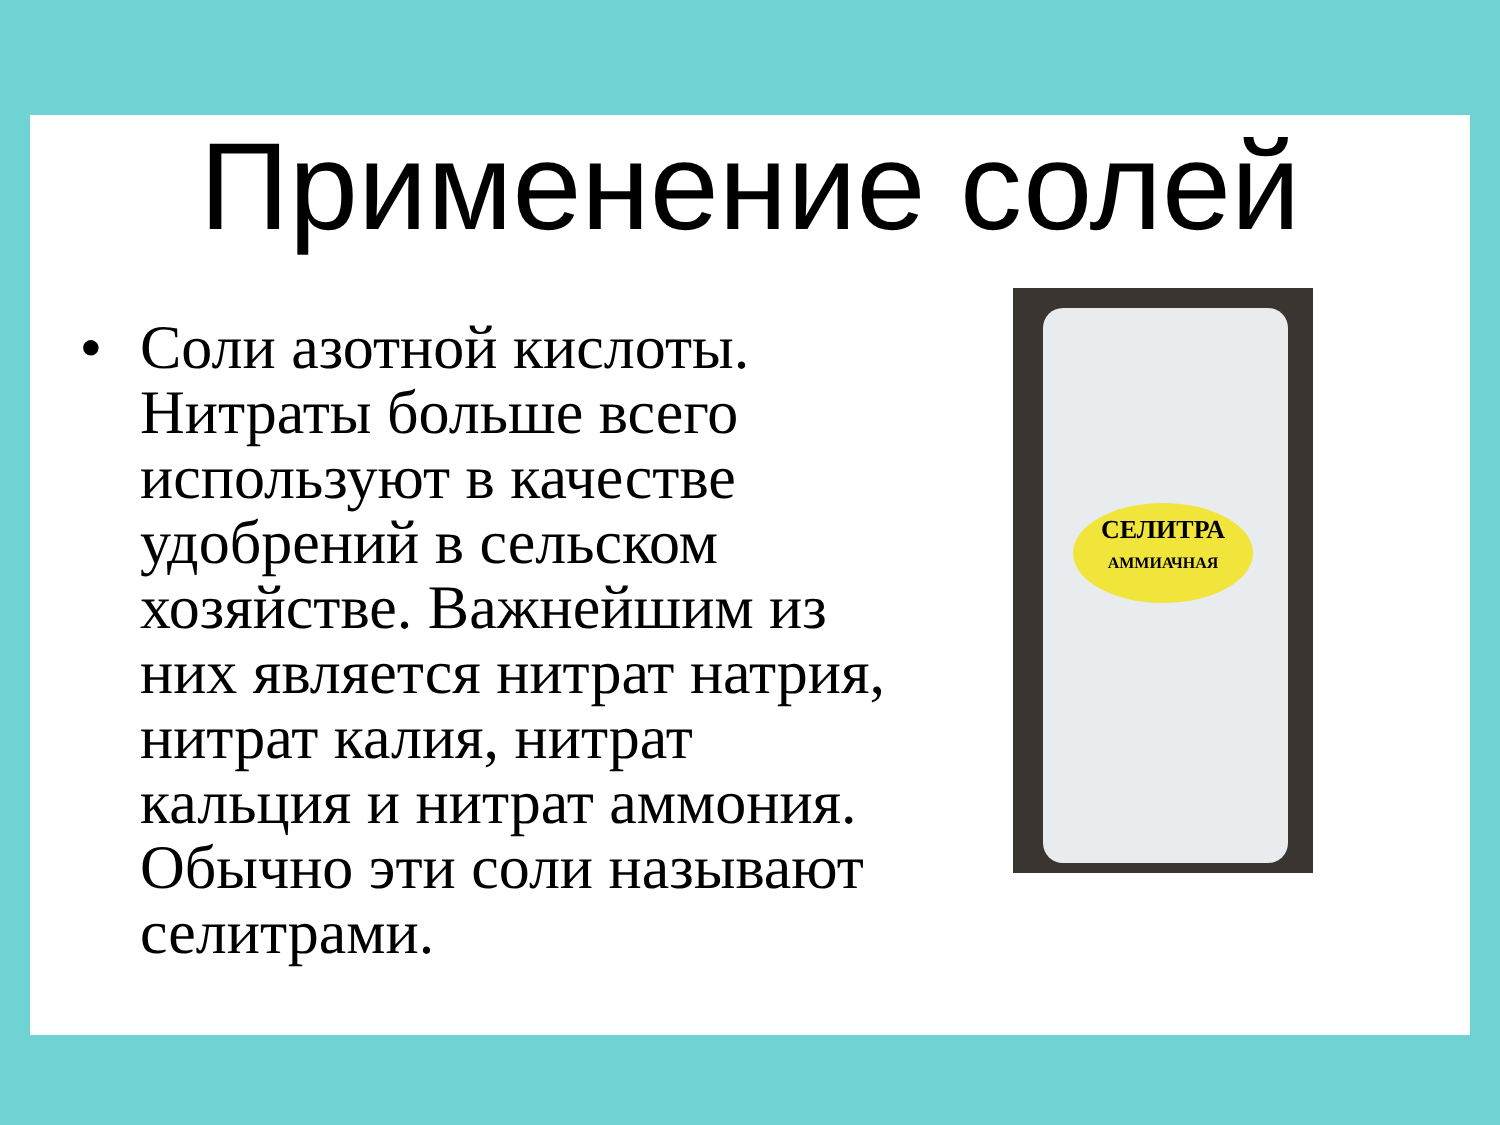Применение солей
●
Соли азотной кислоты. Нитраты больше всего используют в качестве удобрений в сельском хозяйстве. Важнейшим из них является нитрат натрия, нитрат калия, нитрат кальция и нитрат аммония. Обычно эти соли называют селитрами.
СЕЛИТРА
АММИАЧНАЯ